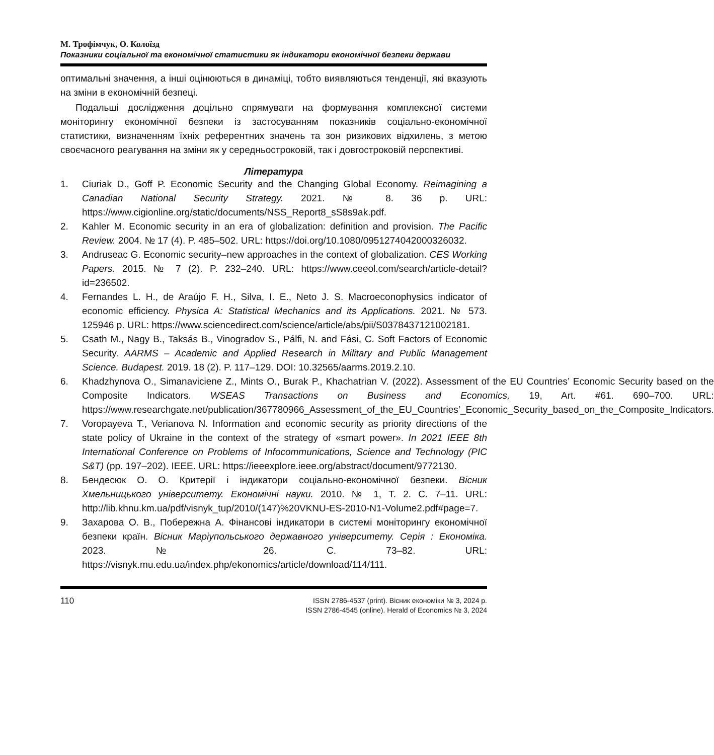М. Трофімчук, О. Колоїзд
Показники соціальної та економічної статистики як індикатори економічної безпеки держави
оптимальні значення, а інші оцінюються в динаміці, тобто виявляються тенденції, які вказують на зміни в економічній безпеці.
Подальші дослідження доцільно спрямувати на формування комплексної системи моніторингу економічної безпеки із застосуванням показників соціально-економічної статистики, визначенням їхніх референтних значень та зон ризикових відхилень, з метою своєчасного реагування на зміни як у середньостроковій, так і довгостроковій перспективі.
Література
1. Ciuriak D., Goff P. Economic Security and the Changing Global Economy. Reimagining a Canadian National Security Strategy. 2021. № 8. 36 p. URL: https://www.cigionline.org/static/documents/NSS_Report8_sS8s9ak.pdf.
2. Kahler M. Economic security in an era of globalization: definition and provision. The Pacific Review. 2004. № 17 (4). P. 485–502. URL: https://doi.org/10.1080/0951274042000326032.
3. Andruseac G. Economic security–new approaches in the context of globalization. CES Working Papers. 2015. № 7 (2). P. 232–240. URL: https://www.ceeol.com/search/article-detail?id=236502.
4. Fernandes L. H., de Araújo F. H., Silva, I. E., Neto J. S. Macroeconophysics indicator of economic efficiency. Physica A: Statistical Mechanics and its Applications. 2021. № 573. 125946 p. URL: https://www.sciencedirect.com/science/article/abs/pii/S0378437121002181.
5. Csath M., Nagy B., Taksás B., Vinogradov S., Pálfi, N. and Fási, C. Soft Factors of Economic Security. AARMS – Academic and Applied Research in Military and Public Management Science. Budapest. 2019. 18 (2). P. 117–129. DOI: 10.32565/aarms.2019.2.10.
6. Khadzhynova O., Simanaviciene Z., Mints O., Burak P., Khachatrian V. (2022). Assessment of the EU Countries’ Economic Security based on the Composite Indicators. WSEAS Transactions on Business and Economics, 19, Art. #61. 690–700. URL: https://www.researchgate.net/publication/367780966_Assessment_of_the_EU_Countries’_Economic_Security_based_on_the_Composite_Indicators.
7. Voropayeva T., Verianova N. Information and economic security as priority directions of the state policy of Ukraine in the context of the strategy of «smart power». In 2021 IEEE 8th International Conference on Problems of Infocommunications, Science and Technology (PIC S&T) (pp. 197–202). IEEE. URL: https://ieeexplore.ieee.org/abstract/document/9772130.
8. Бендесюк О. О. Критерії і індикатори соціально-економічної безпеки. Вісник Хмельницького університету. Економічні науки. 2010. № 1, Т. 2. С. 7–11. URL: http://lib.khnu.km.ua/pdf/visnyk_tup/2010/(147)%20VKNU-ES-2010-N1-Volume2.pdf#page=7.
9. Захарова О. В., Побережна А. Фінансові індикатори в системі моніторингу економічної безпеки країн. Вісник Маріупольського державного університету. Серія : Економіка. 2023. № 26. С. 73–82. URL: https://visnyk.mu.edu.ua/index.php/ekonomics/article/download/114/111.
110
ISSN 2786-4537 (print). Вісник економіки № 3, 2024 р.
ISSN 2786-4545 (online). Herald of Economics № 3, 2024